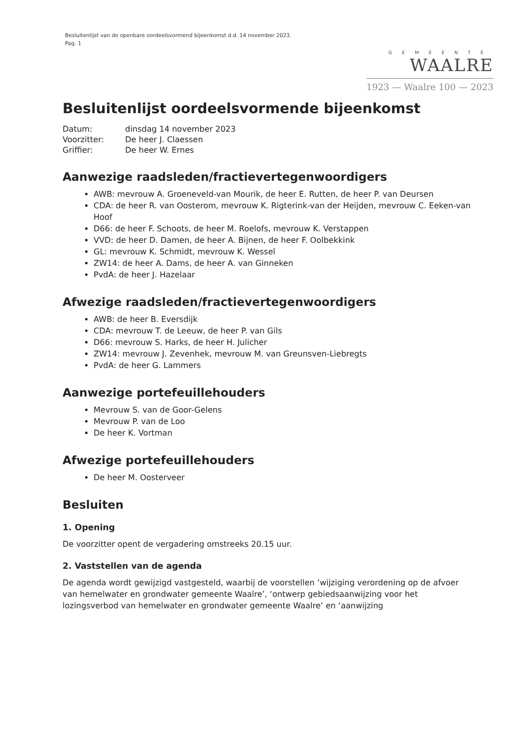Besluitenlijst van de openbare oordeelsvormend bijeenkomst d.d. 14 november 2023.
Pag. 1
GEMEENTE
WAALRE
1923 — Waalre 100 — 2023
Besluitenlijst oordeelsvormende bijeenkomst
| Datum: | dinsdag 14 november 2023 |
| Voorzitter: | De heer J. Claessen |
| Griffier: | De heer W. Ernes |
Aanwezige raadsleden/fractievertegenwoordigers
AWB: mevrouw A. Groeneveld-van Mourik, de heer E. Rutten, de heer P. van Deursen
CDA: de heer R. van Oosterom, mevrouw K. Rigterink-van der Heijden, mevrouw C. Eeken-van Hoof
D66: de heer F. Schoots, de heer M. Roelofs, mevrouw K. Verstappen
VVD: de heer D. Damen, de heer A. Bijnen, de heer F. Oolbekkink
GL: mevrouw K. Schmidt, mevrouw K. Wessel
ZW14: de heer A. Dams, de heer A. van Ginneken
PvdA: de heer J. Hazelaar
Afwezige raadsleden/fractievertegenwoordigers
AWB: de heer B. Eversdijk
CDA: mevrouw T. de Leeuw, de heer P. van Gils
D66: mevrouw S. Harks, de heer H. Julicher
ZW14: mevrouw J. Zevenhek, mevrouw M. van Greunsven-Liebregts
PvdA: de heer G. Lammers
Aanwezige portefeuillehouders
Mevrouw S. van de Goor-Gelens
Mevrouw P. van de Loo
De heer K. Vortman
Afwezige portefeuillehouders
De heer M. Oosterveer
Besluiten
1. Opening
De voorzitter opent de vergadering omstreeks 20.15 uur.
2. Vaststellen van de agenda
De agenda wordt gewijzigd vastgesteld, waarbij de voorstellen ‘wijziging verordening op de afvoer van hemelwater en grondwater gemeente Waalre’, ‘ontwerp gebiedsaanwijzing voor het lozingsverbod van hemelwater en grondwater gemeente Waalre’ en ‘aanwijzing